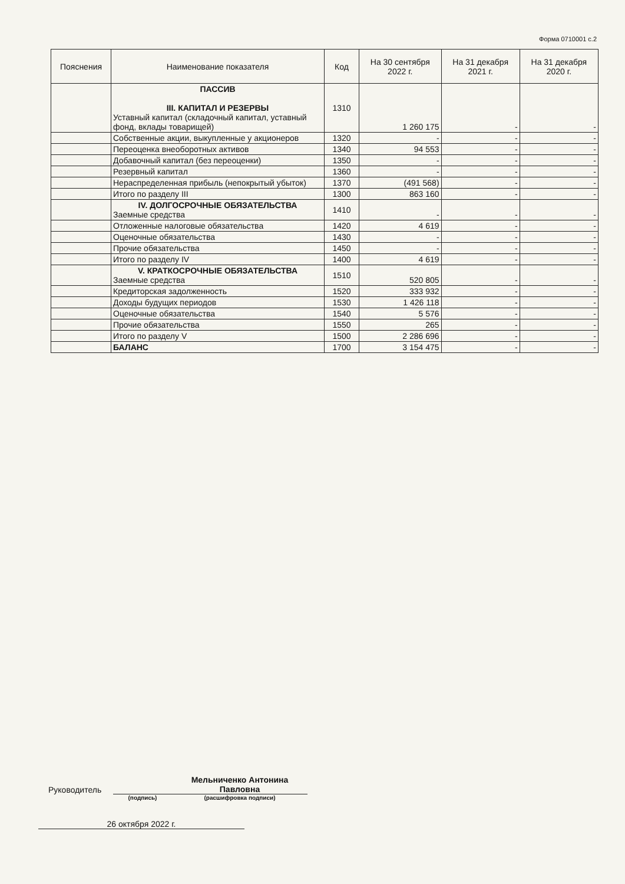Форма 0710001 с.2
| Пояснения | Наименование показателя | Код | На 30 сентября 2022 г. | На 31 декабря 2021 г. | На 31 декабря 2020 г. |
| --- | --- | --- | --- | --- | --- |
| | ПАССИВ III. КАПИТАЛ И РЕЗЕРВЫ Уставный капитал (складочный капитал, уставный фонд, вклады товарищей) | 1310 | 1 260 175 | - | - |
| | Собственные акции, выкупленные у акционеров | 1320 | - | - | - |
| | Переоценка внеоборотных активов | 1340 | 94 553 | - | - |
| | Добавочный капитал (без переоценки) | 1350 | - | - | - |
| | Резервный капитал | 1360 | - | - | - |
| | Нераспределенная прибыль (непокрытый убыток) | 1370 | (491 568) | - | - |
| | Итого по разделу III | 1300 | 863 160 | - | - |
| | IV. ДОЛГОСРОЧНЫЕ ОБЯЗАТЕЛЬСТВА Заемные средства | 1410 | - | - | - |
| | Отложенные налоговые обязательства | 1420 | 4 619 | - | - |
| | Оценочные обязательства | 1430 | - | - | - |
| | Прочие обязательства | 1450 | - | - | - |
| | Итого по разделу IV | 1400 | 4 619 | - | - |
| | V. КРАТКОСРОЧНЫЕ ОБЯЗАТЕЛЬСТВА Заемные средства | 1510 | 520 805 | - | - |
| | Кредиторская задолженность | 1520 | 333 932 | - | - |
| | Доходы будущих периодов | 1530 | 1 426 118 | - | - |
| | Оценочные обязательства | 1540 | 5 576 | - | - |
| | Прочие обязательства | 1550 | 265 | - | - |
| | Итого по разделу V | 1500 | 2 286 696 | - | - |
| | БАЛАНС | 1700 | 3 154 475 | - | - |
Руководитель
Мельниченко Антонина Павловна
(подпись) (расшифровка подписи)
26 октября 2022 г.